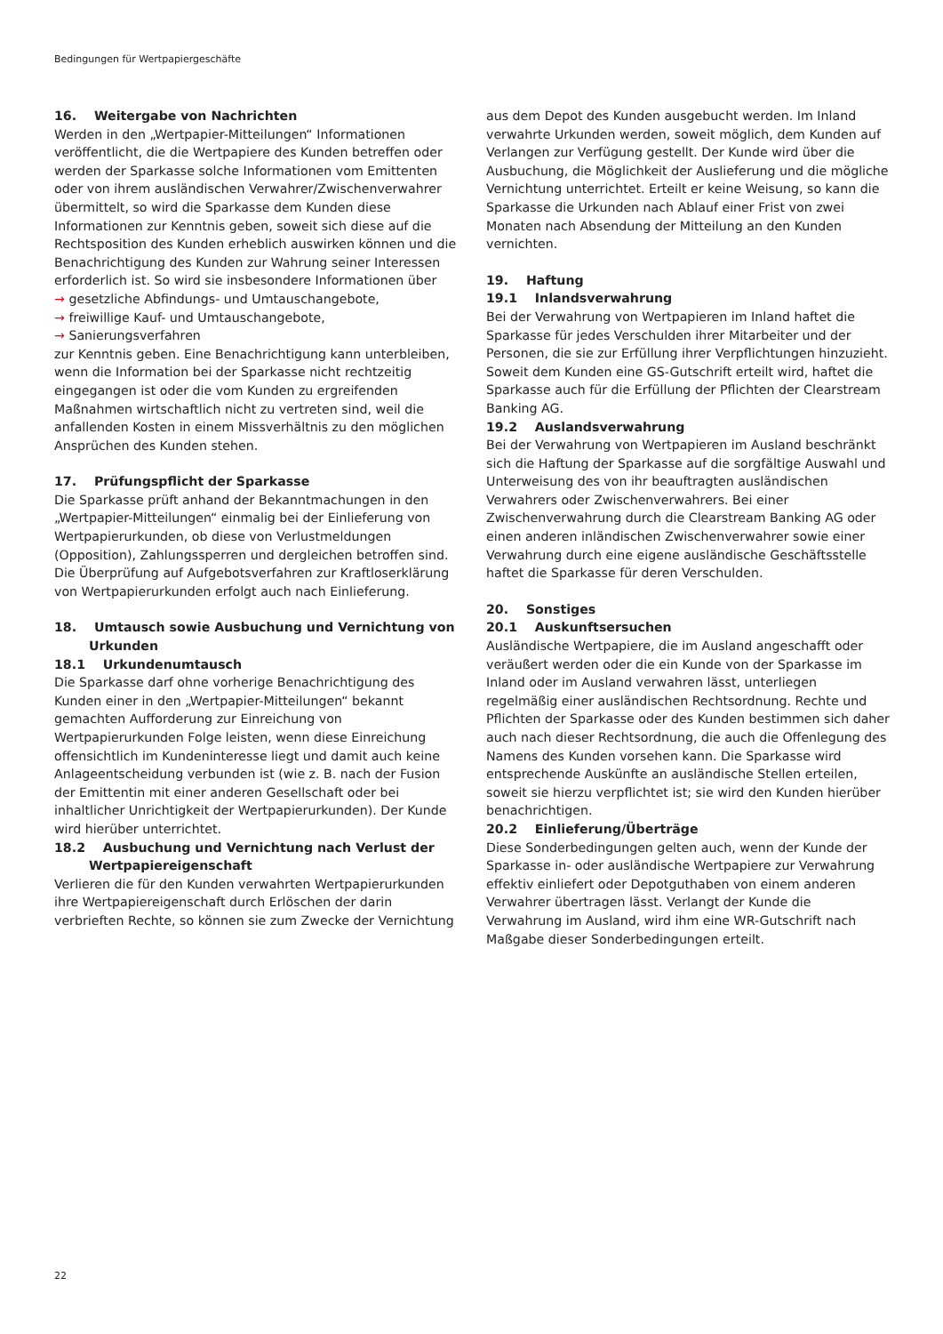Bedingungen für Wertpapiergeschäfte
16. Weitergabe von Nachrichten
Werden in den „Wertpapier-Mitteilungen“ Informationen veröffentlicht, die die Wertpapiere des Kunden betreffen oder werden der Sparkasse solche Informationen vom Emittenten oder von ihrem ausländischen Verwahrer/Zwischenverwahrer übermittelt, so wird die Sparkasse dem Kunden diese Informationen zur Kenntnis geben, soweit sich diese auf die Rechtsposition des Kunden erheblich auswirken können und die Benachrichtigung des Kunden zur Wahrung seiner Interessen erforderlich ist. So wird sie insbesondere Informationen über
→ gesetzliche Abfindungs- und Umtauschangebote,
→ freiwillige Kauf- und Umtauschangebote,
→ Sanierungsverfahren
zur Kenntnis geben. Eine Benachrichtigung kann unterbleiben, wenn die Information bei der Sparkasse nicht rechtzeitig eingegangen ist oder die vom Kunden zu ergreifenden Maßnahmen wirtschaftlich nicht zu vertreten sind, weil die anfallenden Kosten in einem Missverhältnis zu den möglichen Ansprüchen des Kunden stehen.
17. Prüfungspflicht der Sparkasse
Die Sparkasse prüft anhand der Bekanntmachungen in den „Wertpapier-Mitteilungen“ einmalig bei der Einlieferung von Wertpapierurkunden, ob diese von Verlustmeldungen (Opposition), Zahlungssperren und dergleichen betroffen sind. Die Überprüfung auf Aufgebotsverfahren zur Kraftloserklärung von Wertpapierurkunden erfolgt auch nach Einlieferung.
18. Umtausch sowie Ausbuchung und Vernichtung von Urkunden
18.1 Urkundenumtausch
Die Sparkasse darf ohne vorherige Benachrichtigung des Kunden einer in den „Wertpapier-Mitteilungen“ bekannt gemachten Aufforderung zur Einreichung von Wertpapierurkunden Folge leisten, wenn diese Einreichung offensichtlich im Kundeninteresse liegt und damit auch keine Anlageentscheidung verbunden ist (wie z. B. nach der Fusion der Emittentin mit einer anderen Gesellschaft oder bei inhaltlicher Unrichtigkeit der Wertpapierurkunden). Der Kunde wird hierüber unterrichtet.
18.2 Ausbuchung und Vernichtung nach Verlust der Wertpapiereigenschaft
Verlieren die für den Kunden verwahrten Wertpapierurkunden ihre Wertpapiereigenschaft durch Erlöschen der darin verbrieften Rechte, so können sie zum Zwecke der Vernichtung
aus dem Depot des Kunden ausgebucht werden. Im Inland verwahrte Urkunden werden, soweit möglich, dem Kunden auf Verlangen zur Verfügung gestellt. Der Kunde wird über die Ausbuchung, die Möglichkeit der Auslieferung und die mögliche Vernichtung unterrichtet. Erteilt er keine Weisung, so kann die Sparkasse die Urkunden nach Ablauf einer Frist von zwei Monaten nach Absendung der Mitteilung an den Kunden vernichten.
19. Haftung
19.1 Inlandsverwahrung
Bei der Verwahrung von Wertpapieren im Inland haftet die Sparkasse für jedes Verschulden ihrer Mitarbeiter und der Personen, die sie zur Erfüllung ihrer Verpflichtungen hinzuzieht. Soweit dem Kunden eine GS-Gutschrift erteilt wird, haftet die Sparkasse auch für die Erfüllung der Pflichten der Clearstream Banking AG.
19.2 Auslandsverwahrung
Bei der Verwahrung von Wertpapieren im Ausland beschränkt sich die Haftung der Sparkasse auf die sorgfältige Auswahl und Unterweisung des von ihr beauftragten ausländischen Verwahrers oder Zwischenverwahrers. Bei einer Zwischenverwahrung durch die Clearstream Banking AG oder einen anderen inländischen Zwischenverwahrer sowie einer Verwahrung durch eine eigene ausländische Geschäftsstelle haftet die Sparkasse für deren Verschulden.
20. Sonstiges
20.1 Auskunftsersuchen
Ausländische Wertpapiere, die im Ausland angeschafft oder veräußert werden oder die ein Kunde von der Sparkasse im Inland oder im Ausland verwahren lässt, unterliegen regelmäßig einer ausländischen Rechtsordnung. Rechte und Pflichten der Sparkasse oder des Kunden bestimmen sich daher auch nach dieser Rechtsordnung, die auch die Offenlegung des Namens des Kunden vorsehen kann. Die Sparkasse wird entsprechende Auskünfte an ausländische Stellen erteilen, soweit sie hierzu verpflichtet ist; sie wird den Kunden hierüber benachrichtigen.
20.2 Einlieferung/Überträge
Diese Sonderbedingungen gelten auch, wenn der Kunde der Sparkasse in- oder ausländische Wertpapiere zur Verwahrung effektiv einliefert oder Depotguthaben von einem anderen Verwahrer übertragen lässt. Verlangt der Kunde die Verwahrung im Ausland, wird ihm eine WR-Gutschrift nach Maßgabe dieser Sonderbedingungen erteilt.
22